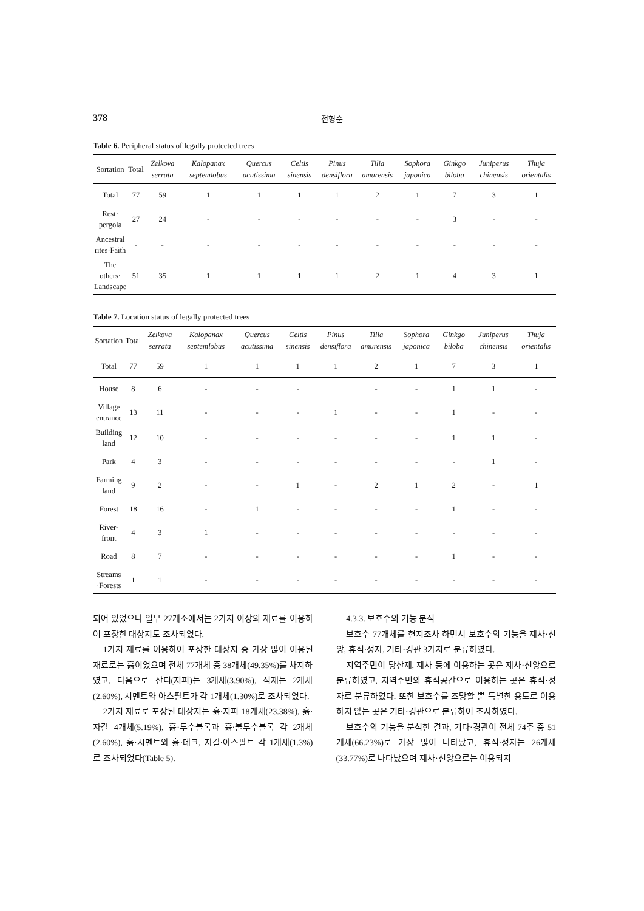378 전형순
Table 6. Peripheral status of legally protected trees
| Sortation | Total | Zelkova serrata | Kalopanax septemlobus | Quercus acutissima | Celtis sinensis | Pinus densiflora | Tilia amurensis | Sophora japonica | Ginkgo biloba | Juniperus chinensis | Thuja orientalis |
| --- | --- | --- | --- | --- | --- | --- | --- | --- | --- | --- | --- |
| Total | 77 | 59 | 1 | 1 | 1 | 1 | 2 | 1 | 7 | 3 | 1 |
| Rest· pergola | 27 | 24 | - | - | - | - | - | - | 3 | - | - |
| Ancestral rites·Faith | - | - | - | - | - | - | - | - | - | - | - |
| The others· Landscape | 51 | 35 | 1 | 1 | 1 | 1 | 2 | 1 | 4 | 3 | 1 |
Table 7. Location status of legally protected trees
| Sortation | Total | Zelkova serrata | Kalopanax septemlobus | Quercus acutissima | Celtis sinensis | Pinus densiflora | Tilia amurensis | Sophora japonica | Ginkgo biloba | Juniperus chinensis | Thuja orientalis |
| --- | --- | --- | --- | --- | --- | --- | --- | --- | --- | --- | --- |
| Total | 77 | 59 | 1 | 1 | 1 | 1 | 2 | 1 | 7 | 3 | 1 |
| House | 8 | 6 | - | - | - | | - | - | 1 | 1 | - |
| Village entrance | 13 | 11 | - | - | - | 1 | - | - | 1 | - | - |
| Building land | 12 | 10 | - | - | - | - | - | - | 1 | 1 | - |
| Park | 4 | 3 | - | - | - | - | - | - | - | 1 | - |
| Farming land | 9 | 2 | - | - | 1 | - | 2 | 1 | 2 | - | 1 |
| Forest | 18 | 16 | - | 1 | - | - | - | - | 1 | - | - |
| River-front | 4 | 3 | 1 | - | - | - | - | - | - | - | - |
| Road | 8 | 7 | - | - | - | - | - | - | 1 | - | - |
| Streams ·Forests | 1 | 1 | - | - | - | - | - | - | - | - | - |
되어 있었으나 일부 27개소에서는 2가지 이상의 재료를 이용하여 포장한 대상지도 조사되었다.
1가지 재료를 이용하여 포장한 대상지 중 가장 많이 이용된 재료로는 흙이었으며 전체 77개체 중 38개체(49.35%)를 차지하였고, 다음으로 잔디(지피)는 3개체(3.90%), 석재는 2개체(2.60%), 시멘트와 아스팔트가 각 1개체(1.30%)로 조사되었다.
2가지 재료로 포장된 대상지는 흙·지피 18개체(23.38%), 흙·자갈 4개체(5.19%), 흙·투수블록과 흙·불투수블록 각 2개체(2.60%), 흙·시멘트와 흙·데크, 자갈·아스팔트 각 1개체(1.3%)로 조사되었다(Table 5).
4.3.3. 보호수의 기능 분석
보호수 77개체를 현지조사 하면서 보호수의 기능을 제사·신앙, 휴식·정자, 기타·경관 3가지로 분류하였다.
지역주민이 당산제, 제사 등에 이용하는 곳은 제사·신앙으로 분류하였고, 지역주민의 휴식공간으로 이용하는 곳은 휴식·정자로 분류하였다. 또한 보호수를 조망할 뿐 특별한 용도로 이용하지 않는 곳은 기타·경관으로 분류하여 조사하였다.
보호수의 기능을 분석한 결과, 기타·경관이 전체 74주 중 51개체(66.23%)로 가장 많이 나타났고, 휴식·정자는 26개체(33.77%)로 나타났으며 제사·신앙으로는 이용되지